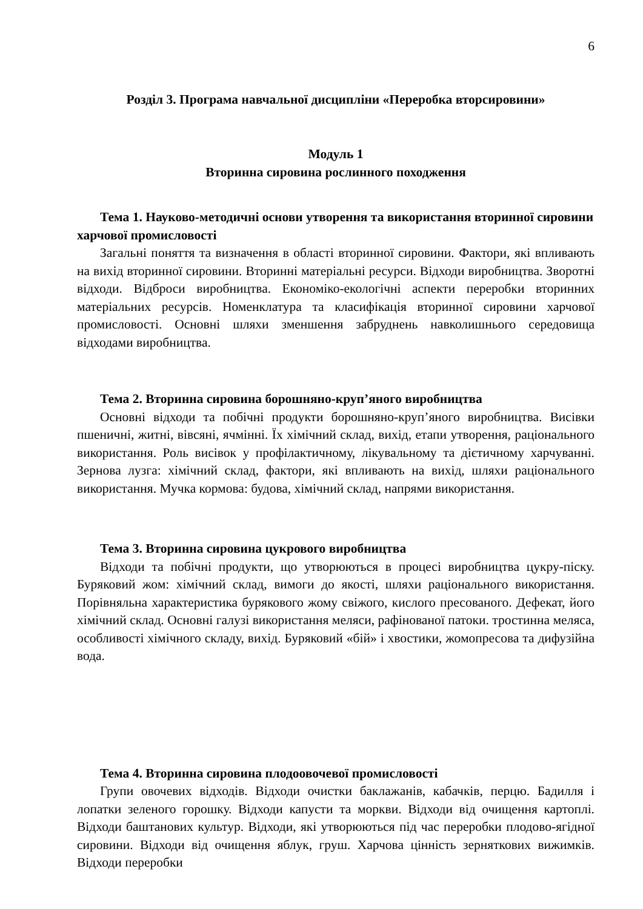6
Розділ 3. Програма навчальної дисципліни «Переробка вторсировини»
Модуль 1
Вторинна сировина рослинного походження
Тема 1. Науково-методичні основи утворення та використання вторинної сировини харчової промисловості
Загальні поняття та визначення в області вторинної сировини. Фактори, які впливають на вихід вторинної сировини. Вторинні матеріальні ресурси. Відходи виробництва. Зворотні відходи. Відброси виробництва. Економіко-екологічні аспекти переробки вторинних матеріальних ресурсів. Номенклатура та класифікація вторинної сировини харчової промисловості. Основні шляхи зменшення забруднень навколишнього середовища відходами виробництва.
Тема 2. Вторинна сировина борошняно-круп’яного виробництва
Основні відходи та побічні продукти борошняно-круп’яного виробництва. Висівки пшеничні, житні, вівсяні, ячмінні. Їх хімічний склад, вихід, етапи утворення, раціонального використання. Роль висівок у профілактичному, лікувальному та дієтичному харчуванні. Зернова лузга: хімічний склад, фактори, які впливають на вихід, шляхи раціонального використання. Мучка кормова: будова, хімічний склад, напрями використання.
Тема 3. Вторинна сировина цукрового виробництва
Відходи та побічні продукти, що утворюються в процесі виробництва цукру-піску. Буряковий жом: хімічний склад, вимоги до якості, шляхи раціонального використання. Порівняльна характеристика бурякового жому свіжого, кислого пресованого. Дефекат, його хімічний склад. Основні галузі використання меляси, рафінованої патоки. тростинна меляса, особливості хімічного складу, вихід. Буряковий «бій» і хвостики, жомопресова та дифузійна вода.
Тема 4. Вторинна сировина плодоовочевої промисловості
Групи овочевих відходів. Відходи очистки баклажанів, кабачків, перцю. Бадилля і лопатки зеленого горошку. Відходи капусти та моркви. Відходи від очищення картоплі. Відходи баштанових культур. Відходи, які утворюються під час переробки плодово-ягідної сировини. Відходи від очищення яблук, груш. Харчова цінність зерняткових вижимків. Відходи переробки